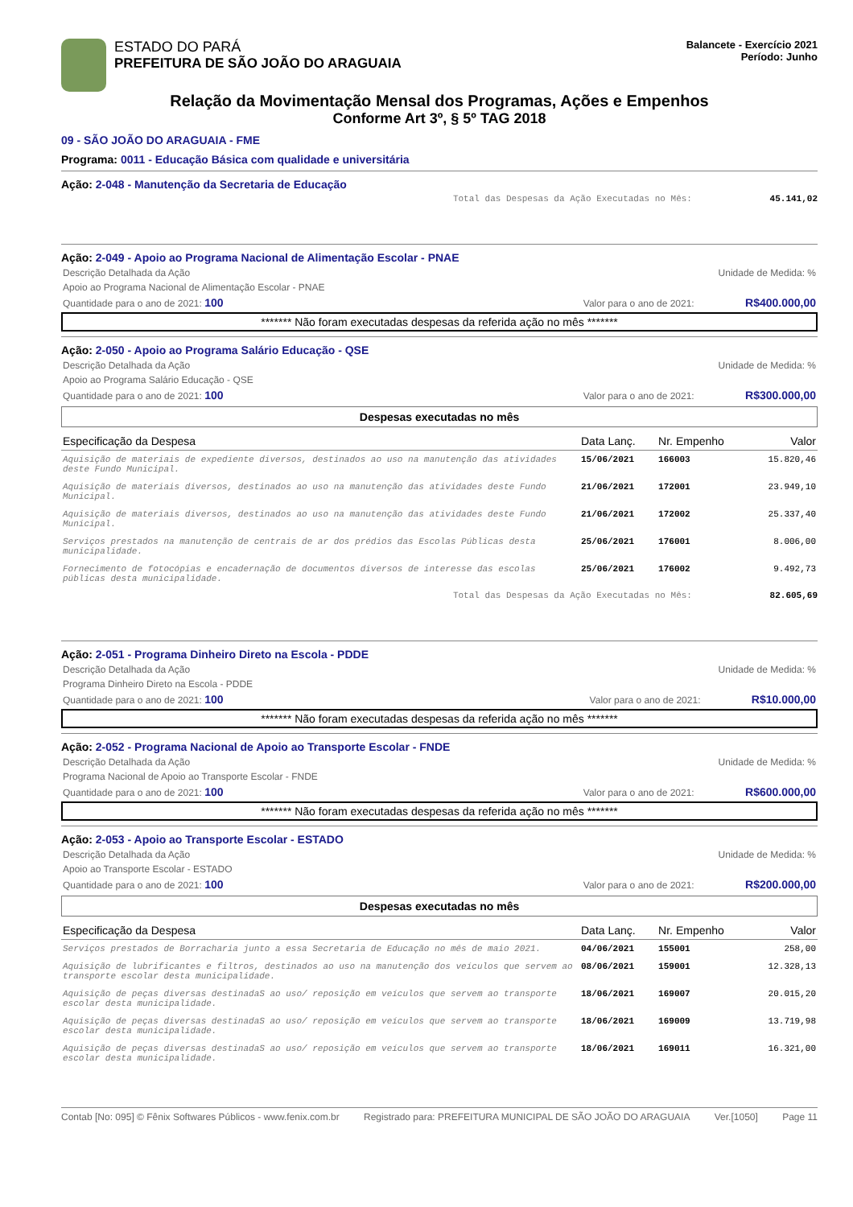ESTADO DO PARÁ
PREFEITURA DE SÃO JOÃO DO ARAGUAIA
Balancete - Exercício 2021
Período: Junho
Relação da Movimentação Mensal dos Programas, Ações e Empenhos
Conforme Art 3º, § 5º TAG 2018
09 - SÃO JOÃO DO ARAGUAIA - FME
Programa: 0011 - Educação Básica com qualidade e universitária
Ação: 2-048 - Manutenção da Secretaria de Educação
Total das Despesas da Ação Executadas no Mês: 45.141,02
Ação: 2-049 - Apoio ao Programa Nacional de Alimentação Escolar - PNAE
Descrição Detalhada da Ação Unidade de Medida: %
Apoio ao Programa Nacional de Alimentação Escolar - PNAE
Quantidade para o ano de 2021: 100 Valor para o ano de 2021: R$400.000,00
******* Não foram executadas despesas da referida ação no mês *******
Ação: 2-050 - Apoio ao Programa Salário Educação - QSE
Descrição Detalhada da Ação Unidade de Medida: %
Apoio ao Programa Salário Educação - QSE
Quantidade para o ano de 2021: 100 Valor para o ano de 2021: R$300.000,00
Despesas executadas no mês
| Especificação da Despesa | Data Lanç. | Nr. Empenho | Valor |
| --- | --- | --- | --- |
| Aquisição de materiais de expediente diversos, destinados ao uso na manutenção das atividades deste Fundo Municipal. | 15/06/2021 | 166003 | 15.820,46 |
| Aquisição de materiais diversos, destinados ao uso na manutenção das atividades deste Fundo Municipal. | 21/06/2021 | 172001 | 23.949,10 |
| Aquisição de materiais diversos, destinados ao uso na manutenção das atividades deste Fundo Municipal. | 21/06/2021 | 172002 | 25.337,40 |
| Serviços prestados na manutenção de centrais de ar dos prédios das Escolas Públicas desta municipalidade. | 25/06/2021 | 176001 | 8.006,00 |
| Fornecimento de fotocópias e encadernação de documentos diversos de interesse das escolas públicas desta municipalidade. | 25/06/2021 | 176002 | 9.492,73 |
Total das Despesas da Ação Executadas no Mês: 82.605,69
Ação: 2-051 - Programa Dinheiro Direto na Escola - PDDE
Descrição Detalhada da Ação Unidade de Medida: %
Programa Dinheiro Direto na Escola - PDDE
Quantidade para o ano de 2021: 100 Valor para o ano de 2021: R$10.000,00
******* Não foram executadas despesas da referida ação no mês *******
Ação: 2-052 - Programa Nacional de Apoio ao Transporte Escolar - FNDE
Descrição Detalhada da Ação Unidade de Medida: %
Programa Nacional de Apoio ao Transporte Escolar - FNDE
Quantidade para o ano de 2021: 100 Valor para o ano de 2021: R$600.000,00
******* Não foram executadas despesas da referida ação no mês *******
Ação: 2-053 - Apoio ao Transporte Escolar - ESTADO
Descrição Detalhada da Ação Unidade de Medida: %
Apoio ao Transporte Escolar - ESTADO
Quantidade para o ano de 2021: 100 Valor para o ano de 2021: R$200.000,00
Despesas executadas no mês
| Especificação da Despesa | Data Lanç. | Nr. Empenho | Valor |
| --- | --- | --- | --- |
| Serviços prestados de Borracharia junto a essa Secretaria de Educação no mês de maio 2021. | 04/06/2021 | 155001 | 258,00 |
| Aquisição de lubrificantes e filtros, destinados ao uso na manutenção dos veículos que servem ao transporte escolar desta municipalidade. | 08/06/2021 | 159001 | 12.328,13 |
| Aquisição de peças diversas destinadaS ao uso/ reposição em veículos que servem ao transporte escolar desta municipalidade. | 18/06/2021 | 169007 | 20.015,20 |
| Aquisição de peças diversas destinadaS ao uso/ reposição em veículos que servem ao transporte escolar desta municipalidade. | 18/06/2021 | 169009 | 13.719,98 |
| Aquisição de peças diversas destinadaS ao uso/ reposição em veículos que servem ao transporte escolar desta municipalidade. | 18/06/2021 | 169011 | 16.321,00 |
Contab [No: 095] © Fênix Softwares Públicos - www.fenix.com.br Registrado para: PREFEITURA MUNICIPAL DE SÃO JOÃO DO ARAGUAIA Ver.[1050] Page 11